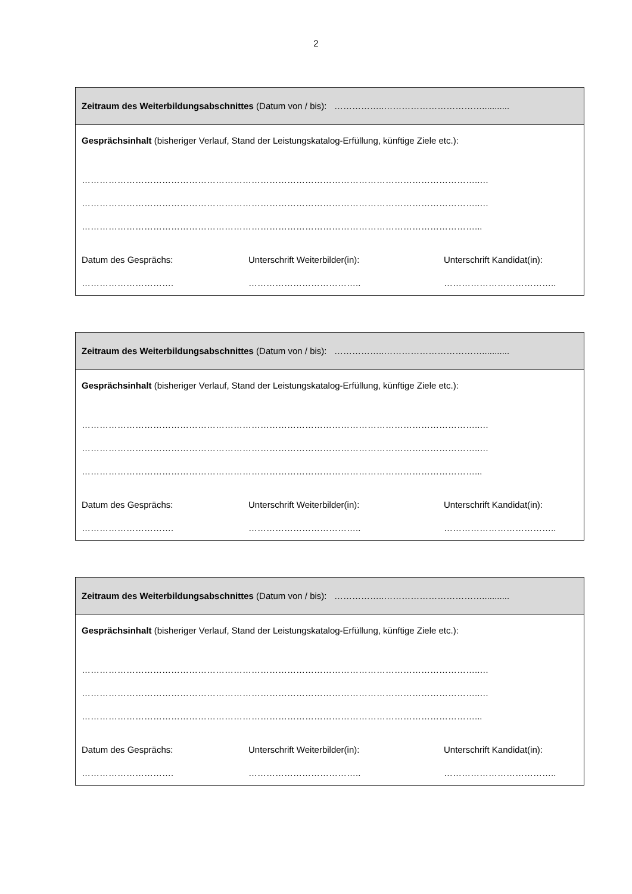2
| Zeitraum des Weiterbildungsabschnittes (Datum von / bis): ……………..……………………………........... |
| Gesprächsinhalt (bisheriger Verlauf, Stand der Leistungskatalog-Erfüllung, künftige Ziele etc.): ……………………………………………………………………………………………………………………..… ……………………………………………………………………………………………………………………..… ……………………………………………………………………………………………………………………... Datum des Gesprächs: Unterschrift Weiterbilder(in): Unterschrift Kandidat(in): …………………………. ……………………………….. ……………………………….. |
| Zeitraum des Weiterbildungsabschnittes (Datum von / bis): ……………..……………………………........... |
| Gesprächsinhalt (bisheriger Verlauf, Stand der Leistungskatalog-Erfüllung, künftige Ziele etc.): ……………………………………………………………………………………………………………………..… ……………………………………………………………………………………………………………………..… ……………………………………………………………………………………………………………………... Datum des Gesprächs: Unterschrift Weiterbilder(in): Unterschrift Kandidat(in): …………………………. ……………………………….. ……………………………….. |
| Zeitraum des Weiterbildungsabschnittes (Datum von / bis): ……………..……………………………........... |
| Gesprächsinhalt (bisheriger Verlauf, Stand der Leistungskatalog-Erfüllung, künftige Ziele etc.): ……………………………………………………………………………………………………………………..… ……………………………………………………………………………………………………………………..… ……………………………………………………………………………………………………………………... Datum des Gesprächs: Unterschrift Weiterbilder(in): Unterschrift Kandidat(in): …………………………. ……………………………….. ……………………………….. |